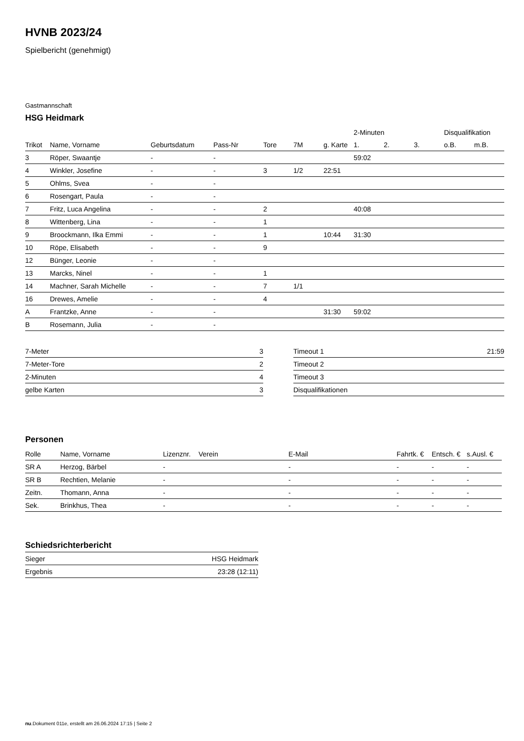HVNB 2023/24
Spielbericht (genehmigt)
Gastmannschaft
HSG Heidmark
| | | | | | | | 2-Minuten | | | Disqualifikation | |
| --- | --- | --- | --- | --- | --- | --- | --- | --- | --- | --- | --- |
| Trikot | Name, Vorname | Geburtsdatum | Pass-Nr | Tore | 7M | g. Karte | 1. | 2. | 3. | o.B. | m.B. |
| 3 | Röper, Swaantje | - | - | | | | 59:02 | | | | |
| 4 | Winkler, Josefine | - | - | 3 | 1/2 | 22:51 | | | | | |
| 5 | Ohlms, Svea | - | - | | | | | | | | |
| 6 | Rosengart, Paula | - | - | | | | | | | | |
| 7 | Fritz, Luca Angelina | - | - | 2 | | | 40:08 | | | | |
| 8 | Wittenberg, Lina | - | - | 1 | | | | | | | |
| 9 | Broockmann, Ilka Emmi | - | - | 1 | | 10:44 | 31:30 | | | | |
| 10 | Röpe, Elisabeth | - | - | 9 | | | | | | | |
| 12 | Bünger, Leonie | - | - | | | | | | | | |
| 13 | Marcks, Ninel | - | - | 1 | | | | | | | |
| 14 | Machner, Sarah Michelle | - | - | 7 | 1/1 | | | | | | |
| 16 | Drewes, Amelie | - | - | 4 | | | | | | | |
| A | Frantzke, Anne | - | - | | | 31:30 | 59:02 | | | | |
| B | Rosemann, Julia | - | - | | | | | | | | |
| 7-Meter | 3 |
| 7-Meter-Tore | 2 |
| 2-Minuten | 4 |
| gelbe Karten | 3 |
| Timeout 1 | 21:59 |
| Timeout 2 | |
| Timeout 3 | |
| Disqualifikationen | |
Personen
| Rolle | Name, Vorname | Lizenznr. | Verein | E-Mail | Fahrtk. € | Entsch. € | s.Ausl. € |
| --- | --- | --- | --- | --- | --- | --- | --- |
| SR A | Herzog, Bärbel | - | | - | - | - | - |
| SR B | Rechtien, Melanie | - | | - | - | - | - |
| Zeitn. | Thomann, Anna | - | | - | - | - | - |
| Sek. | Brinkhus, Thea | - | | - | - | - | - |
Schiedsrichterbericht
| Sieger | HSG Heidmark |
| Ergebnis | 23:28 (12:11) |
nu.Dokument 011e, erstellt am 26.06.2024 17:15 | Seite 2